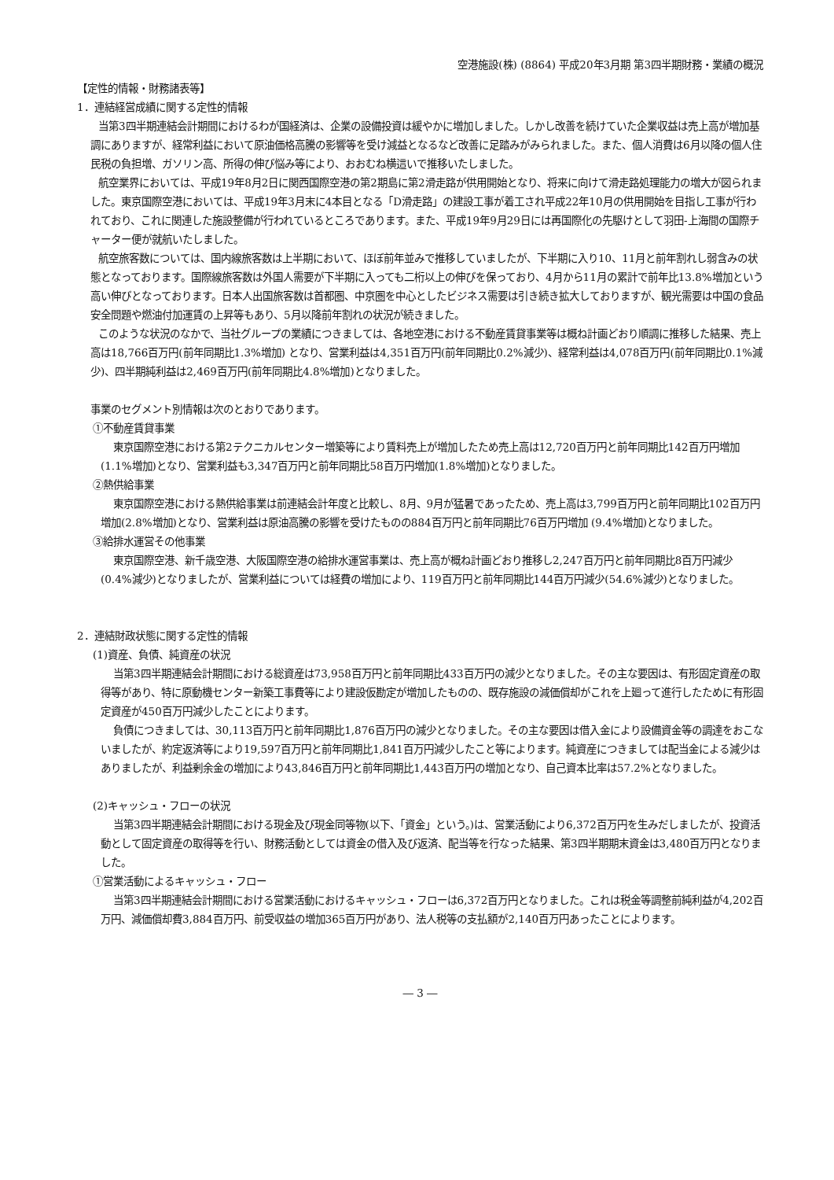空港施設(株) (8864) 平成20年3月期 第3四半期財務・業績の概況
【定性的情報・財務諸表等】
1．連結経営成績に関する定性的情報
当第3四半期連結会計期間におけるわが国経済は、企業の設備投資は緩やかに増加しました。しかし改善を続けていた企業収益は売上高が増加基調にありますが、経常利益において原油価格高騰の影響等を受け減益となるなど改善に足踏みがみられました。また、個人消費は6月以降の個人住民税の負担増、ガソリン高、所得の伸び悩み等により、おおむね横這いで推移いたしました。
航空業界においては、平成19年8月2日に関西国際空港の第2期島に第2滑走路が供用開始となり、将来に向けて滑走路処理能力の増大が図られました。東京国際空港においては、平成19年3月末に4本目となる「D滑走路」の建設工事が着工され平成22年10月の供用開始を目指し工事が行われており、これに関連した施設整備が行われているところであります。また、平成19年9月29日には再国際化の先駆けとして羽田-上海間の国際チャーター便が就航いたしました。
航空旅客数については、国内線旅客数は上半期において、ほぼ前年並みで推移していましたが、下半期に入り10、11月と前年割れし弱含みの状態となっております。国際線旅客数は外国人需要が下半期に入っても二桁以上の伸びを保っており、4月から11月の累計で前年比13.8%増加という高い伸びとなっております。日本人出国旅客数は首都圏、中京圏を中心としたビジネス需要は引き続き拡大しておりますが、観光需要は中国の食品安全問題や燃油付加運賃の上昇等もあり、5月以降前年割れの状況が続きました。
このような状況のなかで、当社グループの業績につきましては、各地空港における不動産賃貸事業等は概ね計画どおり順調に推移した結果、売上高は18,766百万円(前年同期比1.3%増加) となり、営業利益は4,351百万円(前年同期比0.2%減少)、経常利益は4,078百万円(前年同期比0.1%減少)、四半期純利益は2,469百万円(前年同期比4.8%増加)となりました。
事業のセグメント別情報は次のとおりであります。
①不動産賃貸事業
東京国際空港における第2テクニカルセンター増築等により賃料売上が増加したため売上高は12,720百万円と前年同期比142百万円増加(1.1%増加)となり、営業利益も3,347百万円と前年同期比58百万円増加(1.8%増加)となりました。
②熱供給事業
東京国際空港における熱供給事業は前連結会計年度と比較し、8月、9月が猛暑であったため、売上高は3,799百万円と前年同期比102百万円増加(2.8%増加)となり、営業利益は原油高騰の影響を受けたものの884百万円と前年同期比76百万円増加 (9.4%増加)となりました。
③給排水運営その他事業
東京国際空港、新千歳空港、大阪国際空港の給排水運営事業は、売上高が概ね計画どおり推移し2,247百万円と前年同期比8百万円減少(0.4%減少)となりましたが、営業利益については経費の増加により、119百万円と前年同期比144百万円減少(54.6%減少)となりました。
2．連結財政状態に関する定性的情報
(1)資産、負債、純資産の状況
当第3四半期連結会計期間における総資産は73,958百万円と前年同期比433百万円の減少となりました。その主な要因は、有形固定資産の取得等があり、特に原動機センター新築工事費等により建設仮勘定が増加したものの、既存施設の減価償却がこれを上廻って進行したために有形固定資産が450百万円減少したことによります。
負債につきましては、30,113百万円と前年同期比1,876百万円の減少となりました。その主な要因は借入金により設備資金等の調達をおこないましたが、約定返済等により19,597百万円と前年同期比1,841百万円減少したこと等によります。純資産につきましては配当金による減少はありましたが、利益剰余金の増加により43,846百万円と前年同期比1,443百万円の増加となり、自己資本比率は57.2%となりました。
(2)キャッシュ・フローの状況
当第3四半期連結会計期間における現金及び現金同等物(以下、「資金」という。)は、営業活動により6,372百万円を生みだしましたが、投資活動として固定資産の取得等を行い、財務活動としては資金の借入及び返済、配当等を行なった結果、第3四半期期末資金は3,480百万円となりました。
①営業活動によるキャッシュ・フロー
当第3四半期連結会計期間における営業活動におけるキャッシュ・フローは6,372百万円となりました。これは税金等調整前純利益が4,202百万円、減価償却費3,884百万円、前受収益の増加365百万円があり、法人税等の支払額が2,140百万円あったことによります。
― 3 ―